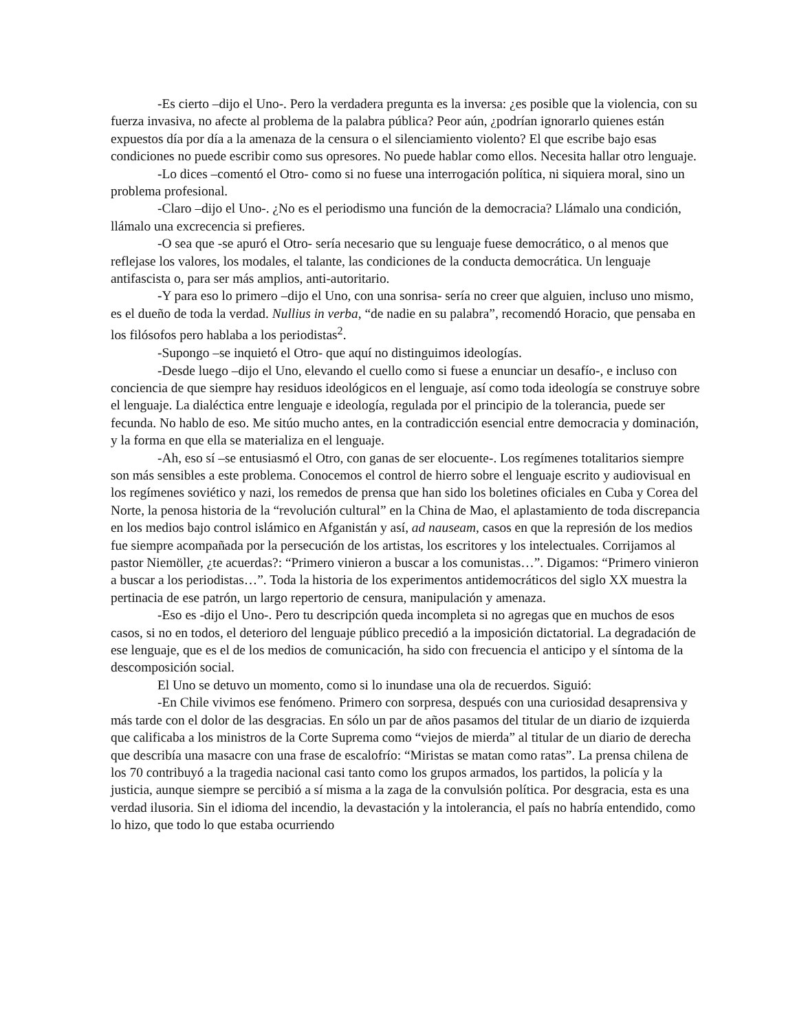-Es cierto –dijo el Uno-. Pero la verdadera pregunta es la inversa: ¿es posible que la violencia, con su fuerza invasiva, no afecte al problema de la palabra pública? Peor aún, ¿podrían ignorarlo quienes están expuestos día por día a la amenaza de la censura o el silenciamiento violento? El que escribe bajo esas condiciones no puede escribir como sus opresores. No puede hablar como ellos. Necesita hallar otro lenguaje.
-Lo dices –comentó el Otro- como si no fuese una interrogación política, ni siquiera moral, sino un problema profesional.
-Claro –dijo el Uno-. ¿No es el periodismo una función de la democracia? Llámalo una condición, llámalo una excrecencia si prefieres.
-O sea que -se apuró el Otro- sería necesario que su lenguaje fuese democrático, o al menos que reflejase los valores, los modales, el talante, las condiciones de la conducta democrática. Un lenguaje antifascista o, para ser más amplios, anti-autoritario.
-Y para eso lo primero –dijo el Uno, con una sonrisa- sería no creer que alguien, incluso uno mismo, es el dueño de toda la verdad. Nullius in verba, “de nadie en su palabra”, recomendó Horacio, que pensaba en los filósofos pero hablaba a los periodistas<sup>2</sup>.
-Supongo –se inquietó el Otro- que aquí no distinguimos ideologías.
-Desde luego –dijo el Uno, elevando el cuello como si fuese a enunciar un desafío-, e incluso con conciencia de que siempre hay residuos ideológicos en el lenguaje, así como toda ideología se construye sobre el lenguaje. La dialéctica entre lenguaje e ideología, regulada por el principio de la tolerancia, puede ser fecunda. No hablo de eso. Me sitúo mucho antes, en la contradicción esencial entre democracia y dominación, y la forma en que ella se materializa en el lenguaje.
-Ah, eso sí –se entusiasmó el Otro, con ganas de ser elocuente-. Los regímenes totalitarios siempre son más sensibles a este problema. Conocemos el control de hierro sobre el lenguaje escrito y audiovisual en los regímenes soviético y nazi, los remedos de prensa que han sido los boletines oficiales en Cuba y Corea del Norte, la penosa historia de la “revolución cultural” en la China de Mao, el aplastamiento de toda discrepancia en los medios bajo control islámico en Afganistán y así, ad nauseam, casos en que la represión de los medios fue siempre acompañada por la persecución de los artistas, los escritores y los intelectuales. Corrijamos al pastor Niemöller, ¿te acuerdas?: “Primero vinieron a buscar a los comunistas…”. Digamos: “Primero vinieron a buscar a los periodistas…”. Toda la historia de los experimentos antidemocráticos del siglo XX muestra la pertinacia de ese patrón, un largo repertorio de censura, manipulación y amenaza.
-Eso es -dijo el Uno-. Pero tu descripción queda incompleta si no agregas que en muchos de esos casos, si no en todos, el deterioro del lenguaje público precedió a la imposición dictatorial. La degradación de ese lenguaje, que es el de los medios de comunicación, ha sido con frecuencia el anticipo y el síntoma de la descomposición social.
El Uno se detuvo un momento, como si lo inundase una ola de recuerdos. Siguió:
-En Chile vivimos ese fenómeno. Primero con sorpresa, después con una curiosidad desaprensiva y más tarde con el dolor de las desgracias. En sólo un par de años pasamos del titular de un diario de izquierda que calificaba a los ministros de la Corte Suprema como “viejos de mierda” al titular de un diario de derecha que describía una masacre con una frase de escalofrío: “Miristas se matan como ratas”. La prensa chilena de los 70 contribuyó a la tragedia nacional casi tanto como los grupos armados, los partidos, la policía y la justicia, aunque siempre se percibió a sí misma a la zaga de la convulsión política. Por desgracia, esta es una verdad ilusoria. Sin el idioma del incendio, la devastación y la intolerancia, el país no habría entendido, como lo hizo, que todo lo que estaba ocurriendo